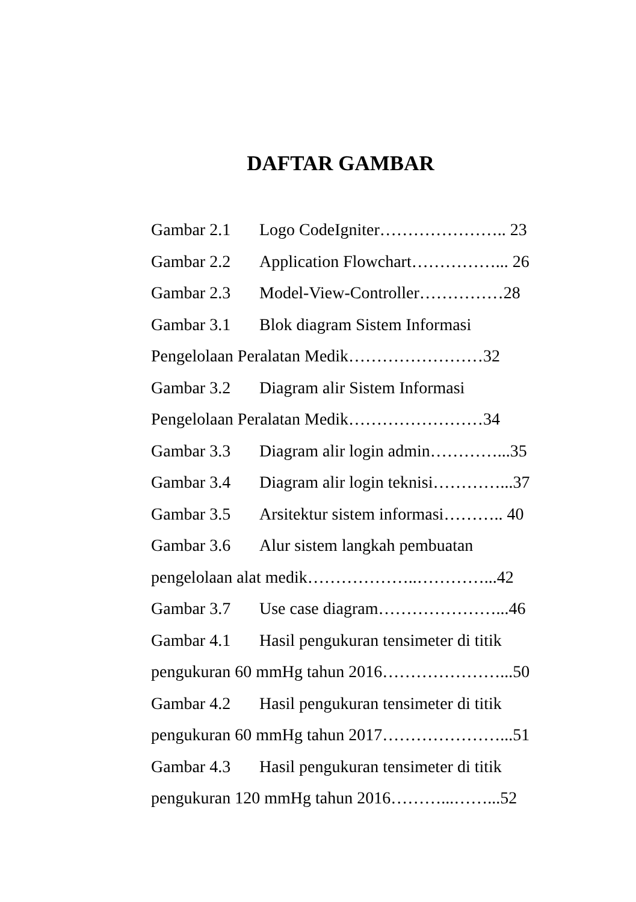DAFTAR GAMBAR
Gambar 2.1 Logo CodeIgniter………………….. 23
Gambar 2.2 Application Flowchart……………... 26
Gambar 2.3 Model-View-Controller……………28
Gambar 3.1 Blok diagram Sistem Informasi
Pengelolaan Peralatan Medik……………………32
Gambar 3.2 Diagram alir Sistem Informasi
Pengelolaan Peralatan Medik……………………34
Gambar 3.3 Diagram alir login admin…………...35
Gambar 3.4 Diagram alir login teknisi…………...37
Gambar 3.5 Arsitektur sistem informasi……….. 40
Gambar 3.6 Alur sistem langkah pembuatan
pengelolaan alat medik………………..…………...42
Gambar 3.7 Use case diagram…………………...46
Gambar 4.1 Hasil pengukuran tensimeter di titik
pengukuran 60 mmHg tahun 2016…………………...50
Gambar 4.2 Hasil pengukuran tensimeter di titik
pengukuran 60 mmHg tahun 2017…………………...51
Gambar 4.3 Hasil pengukuran tensimeter di titik
pengukuran 120 mmHg tahun 2016………...……...52